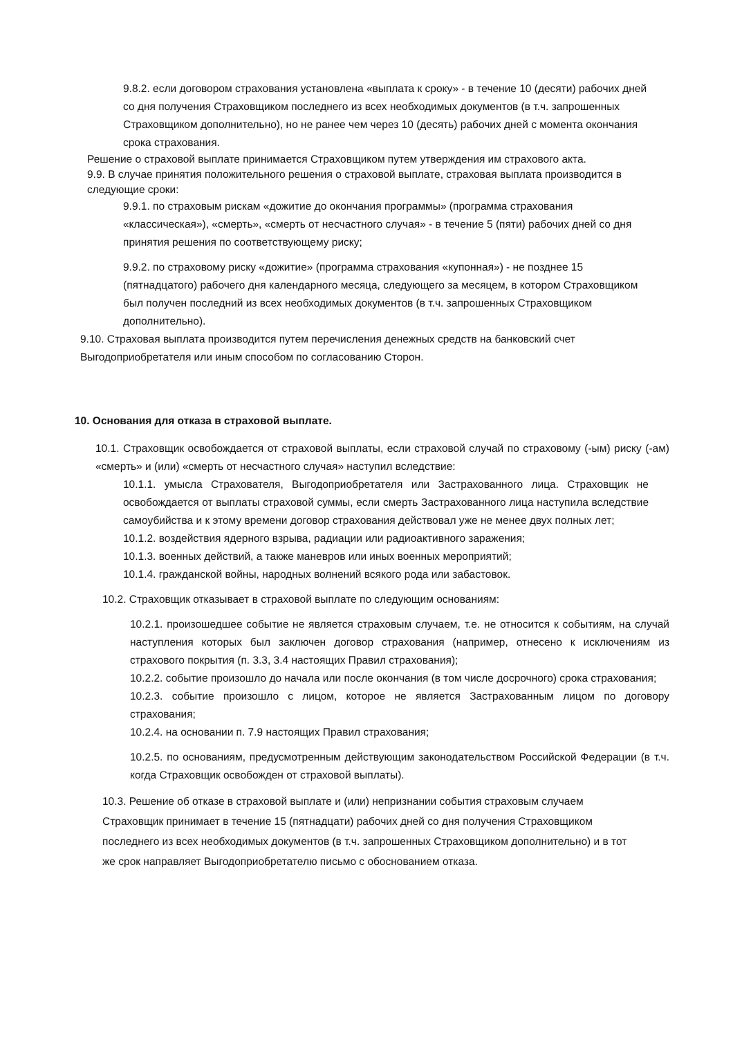9.8.2. если договором страхования установлена «выплата к сроку» - в течение 10 (десяти) рабочих дней со дня получения Страховщиком последнего из всех необходимых документов (в т.ч. запрошенных Страховщиком дополнительно), но не ранее чем через 10 (десять) рабочих дней с момента окончания срока страхования.
Решение о страховой выплате принимается Страховщиком путем утверждения им страхового акта.
9.9. В случае принятия положительного решения о страховой выплате, страховая выплата производится в следующие сроки:
9.9.1. по страховым рискам «дожитие до окончания программы» (программа страхования «классическая»), «смерть», «смерть от несчастного случая» - в течение 5 (пяти) рабочих дней со дня принятия решения по соответствующему риску;
9.9.2. по страховому риску «дожитие» (программа страхования «купонная») - не позднее 15 (пятнадцатого) рабочего дня календарного месяца, следующего за месяцем, в котором Страховщиком был получен последний из всех необходимых документов (в т.ч. запрошенных Страховщиком дополнительно).
9.10. Страховая выплата производится путем перечисления денежных средств на банковский счет Выгодоприобретателя или иным способом по согласованию Сторон.
10. Основания для отказа в страховой выплате.
10.1. Страховщик освобождается от страховой выплаты, если страховой случай по страховому (-ым) риску (-ам) «смерть» и (или) «смерть от несчастного случая» наступил вследствие:
10.1.1. умысла Страхователя, Выгодоприобретателя или Застрахованного лица. Страховщик не освобождается от выплаты страховой суммы, если смерть Застрахованного лица наступила вследствие самоубийства и к этому времени договор страхования действовал уже не менее двух полных лет;
10.1.2. воздействия ядерного взрыва, радиации или радиоактивного заражения;
10.1.3. военных действий, а также маневров или иных военных мероприятий;
10.1.4. гражданской войны, народных волнений всякого рода или забастовок.
10.2. Страховщик отказывает в страховой выплате по следующим основаниям:
10.2.1. произошедшее событие не является страховым случаем, т.е. не относится к событиям, на случай наступления которых был заключен договор страхования (например, отнесено к исключениям из страхового покрытия (п. 3.3, 3.4 настоящих Правил страхования);
10.2.2. событие произошло до начала или после окончания (в том числе досрочного) срока страхования;
10.2.3. событие произошло с лицом, которое не является Застрахованным лицом по договору страхования;
10.2.4. на основании п. 7.9 настоящих Правил страхования;
10.2.5. по основаниям, предусмотренным действующим законодательством Российской Федерации (в т.ч. когда Страховщик освобожден от страховой выплаты).
10.3. Решение об отказе в страховой выплате и (или) непризнании события страховым случаем Страховщик принимает в течение 15 (пятнадцати) рабочих дней со дня получения Страховщиком последнего из всех необходимых документов (в т.ч. запрошенных Страховщиком дополнительно) и в тот же срок направляет Выгодоприобретателю письмо с обоснованием отказа.